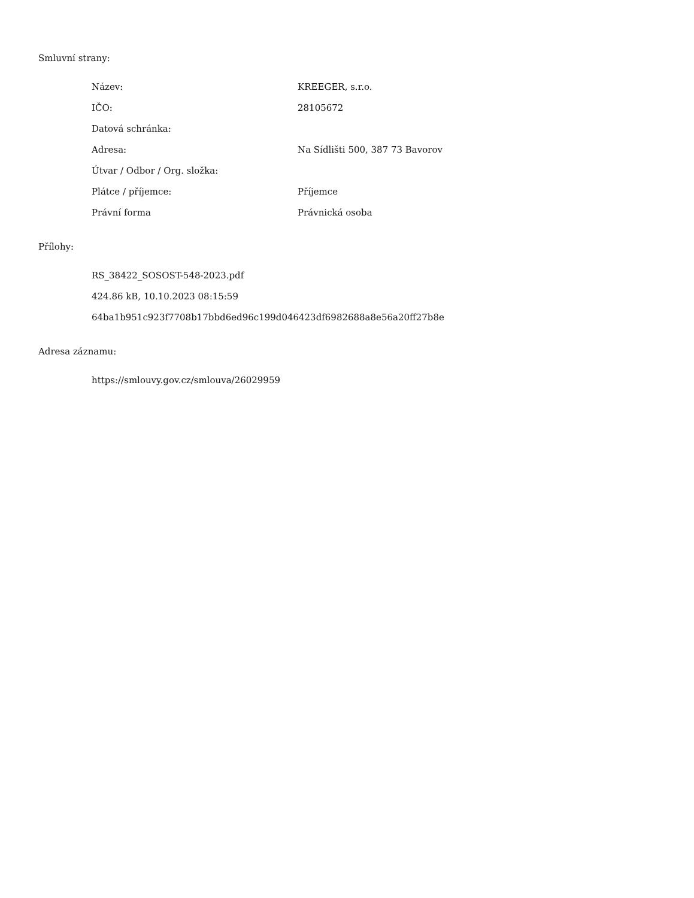Smluvní strany:
| Název: | KREEGER, s.r.o. |
| IČO: | 28105672 |
| Datová schránka: | |
| Adresa: | Na Sídlišti 500, 387 73 Bavorov |
| Útvar / Odbor / Org. složka: | |
| Plátce / příjemce: | Příjemce |
| Právní forma | Právnická osoba |
Přílohy:
RS_38422_SOSOST-548-2023.pdf
424.86 kB, 10.10.2023 08:15:59
64ba1b951c923f7708b17bbd6ed96c199d046423df6982688a8e56a20ff27b8e
Adresa záznamu:
https://smlouvy.gov.cz/smlouva/26029959